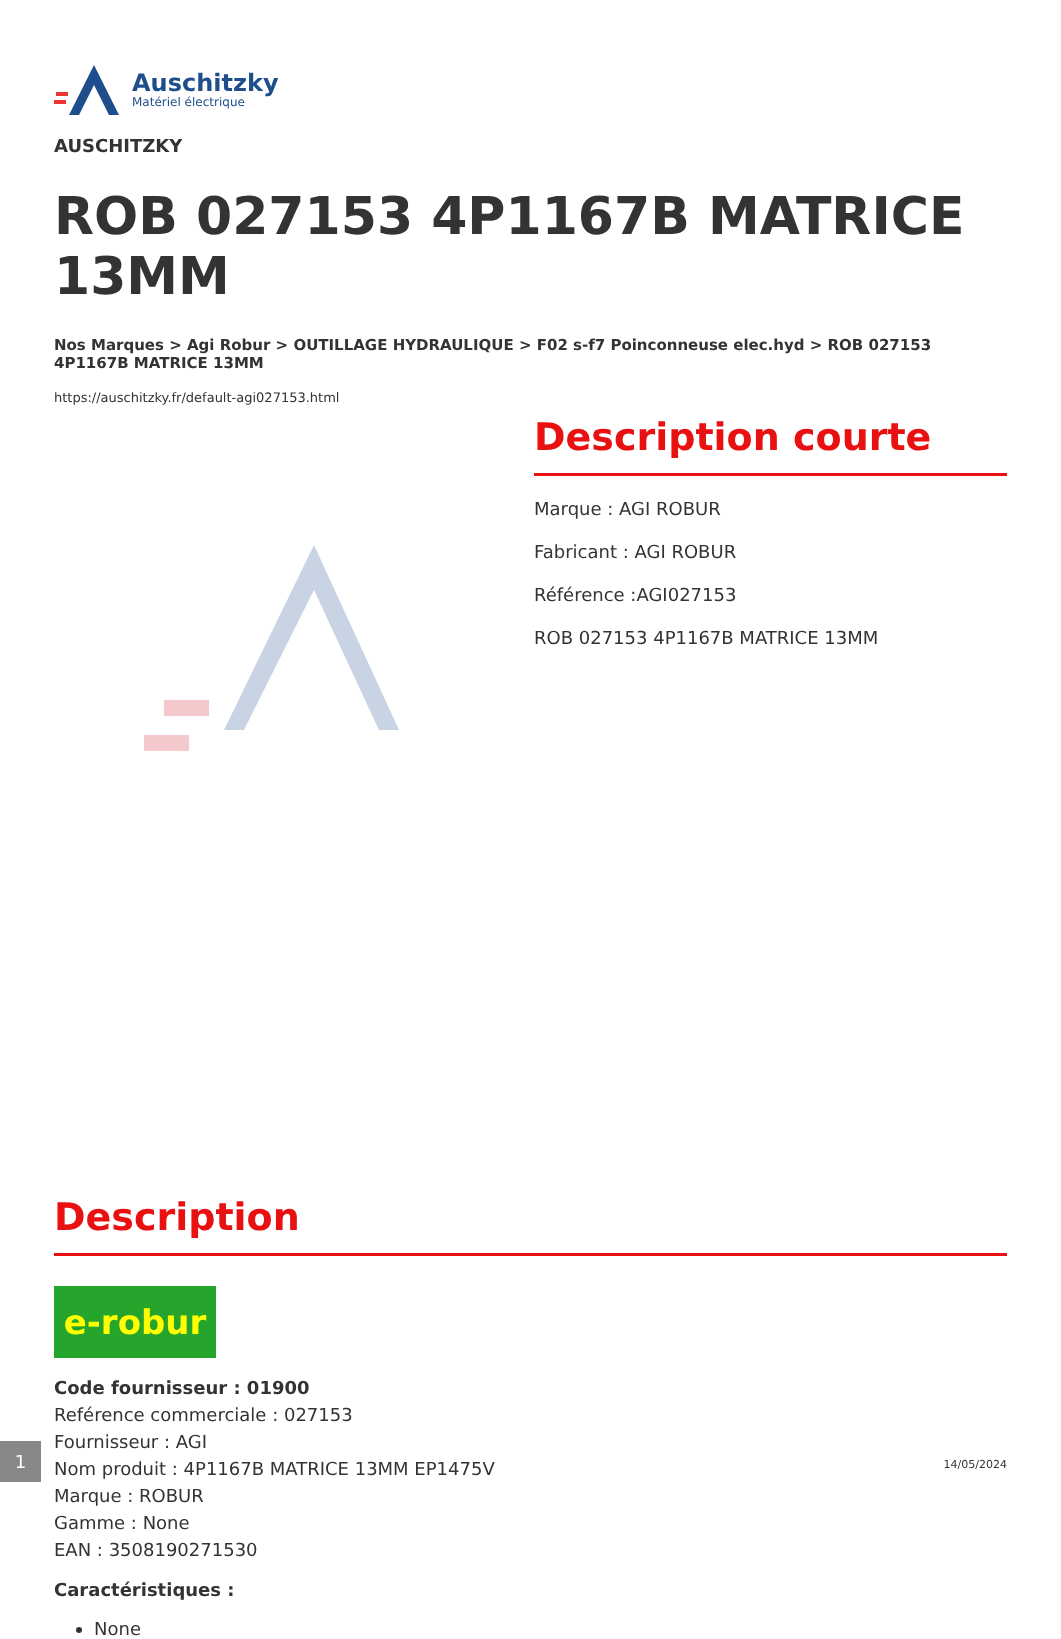Auschitzky
Matériel électrique
AUSCHITZKY
ROB 027153 4P1167B MATRICE 13MM
Nos Marques > Agi Robur > OUTILLAGE HYDRAULIQUE > F02 s-f7 Poinconneuse elec.hyd > ROB 027153 4P1167B MATRICE 13MM
https://auschitzky.fr/default-agi027153.html
Description courte
Marque : AGI ROBUR
Fabricant : AGI ROBUR
Référence :AGI027153
ROB 027153 4P1167B MATRICE 13MM
Description
e-robur
Code fournisseur : 01900
Reférence commerciale : 027153
Fournisseur : AGI
Nom produit : 4P1167B MATRICE 13MM EP1475V
Marque : ROBUR
Gamme : None
EAN : 3508190271530
Caractéristiques :
None
1
14/05/2024